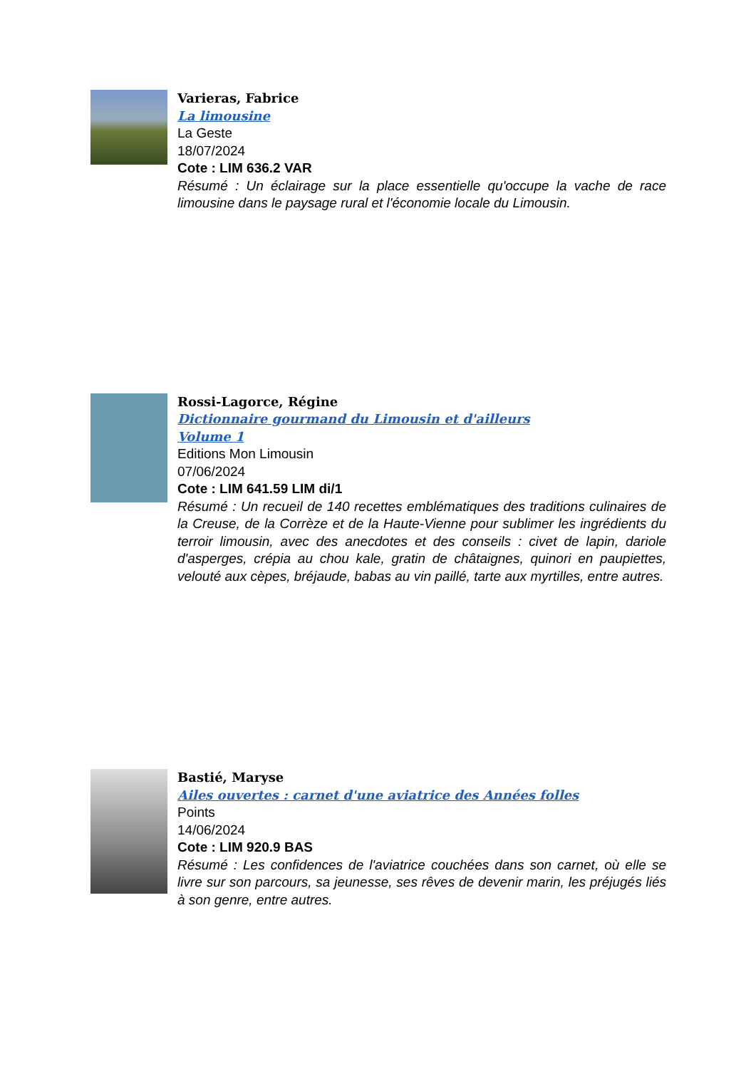Varieras, Fabrice
La limousine
La Geste
18/07/2024
Cote : LIM 636.2 VAR
Résumé : Un éclairage sur la place essentielle qu'occupe la vache de race limousine dans le paysage rural et l'économie locale du Limousin.
Rossi-Lagorce, Régine
Dictionnaire gourmand du Limousin et d'ailleurs
Volume 1
Editions Mon Limousin
07/06/2024
Cote : LIM 641.59 LIM di/1
Résumé : Un recueil de 140 recettes emblématiques des traditions culinaires de la Creuse, de la Corrèze et de la Haute-Vienne pour sublimer les ingrédients du terroir limousin, avec des anecdotes et des conseils : civet de lapin, dariole d'asperges, crépia au chou kale, gratin de châtaignes, quinori en paupiettes, velouté aux cèpes, bréjaude, babas au vin paillé, tarte aux myrtilles, entre autres.
Bastié, Maryse
Ailes ouvertes : carnet d'une aviatrice des Années folles
Points
14/06/2024
Cote : LIM 920.9 BAS
Résumé : Les confidences de l'aviatrice couchées dans son carnet, où elle se livre sur son parcours, sa jeunesse, ses rêves de devenir marin, les préjugés liés à son genre, entre autres.